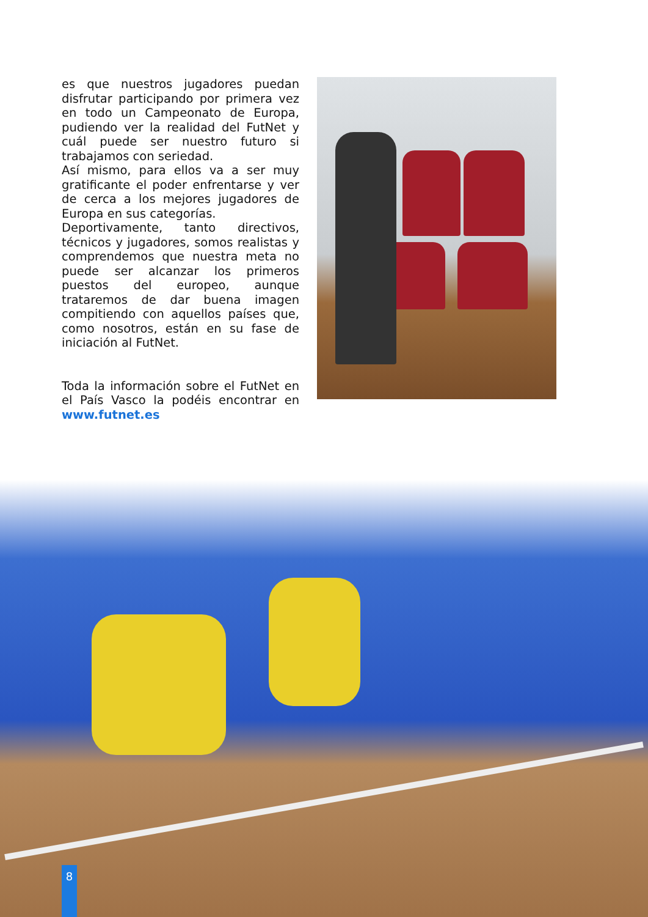es que nuestros jugadores puedan disfrutar participando por primera vez en todo un Campeonato de Europa, pudiendo ver la realidad del FutNet y cuál puede ser nuestro futuro si trabajamos con seriedad.
Así mismo, para ellos va a ser muy gratificante el poder enfrentarse y ver de cerca a los mejores jugadores de Europa en sus categorías.
Deportivamente, tanto directivos, técnicos y jugadores, somos realistas y comprendemos que nuestra meta no puede ser alcanzar los primeros puestos del europeo, aunque trataremos de dar buena imagen compitiendo con aquellos países que, como nosotros, están en su fase de iniciación al FutNet.
Toda la información sobre el FutNet en el País Vasco la podéis encontrar en www.futnet.es
8